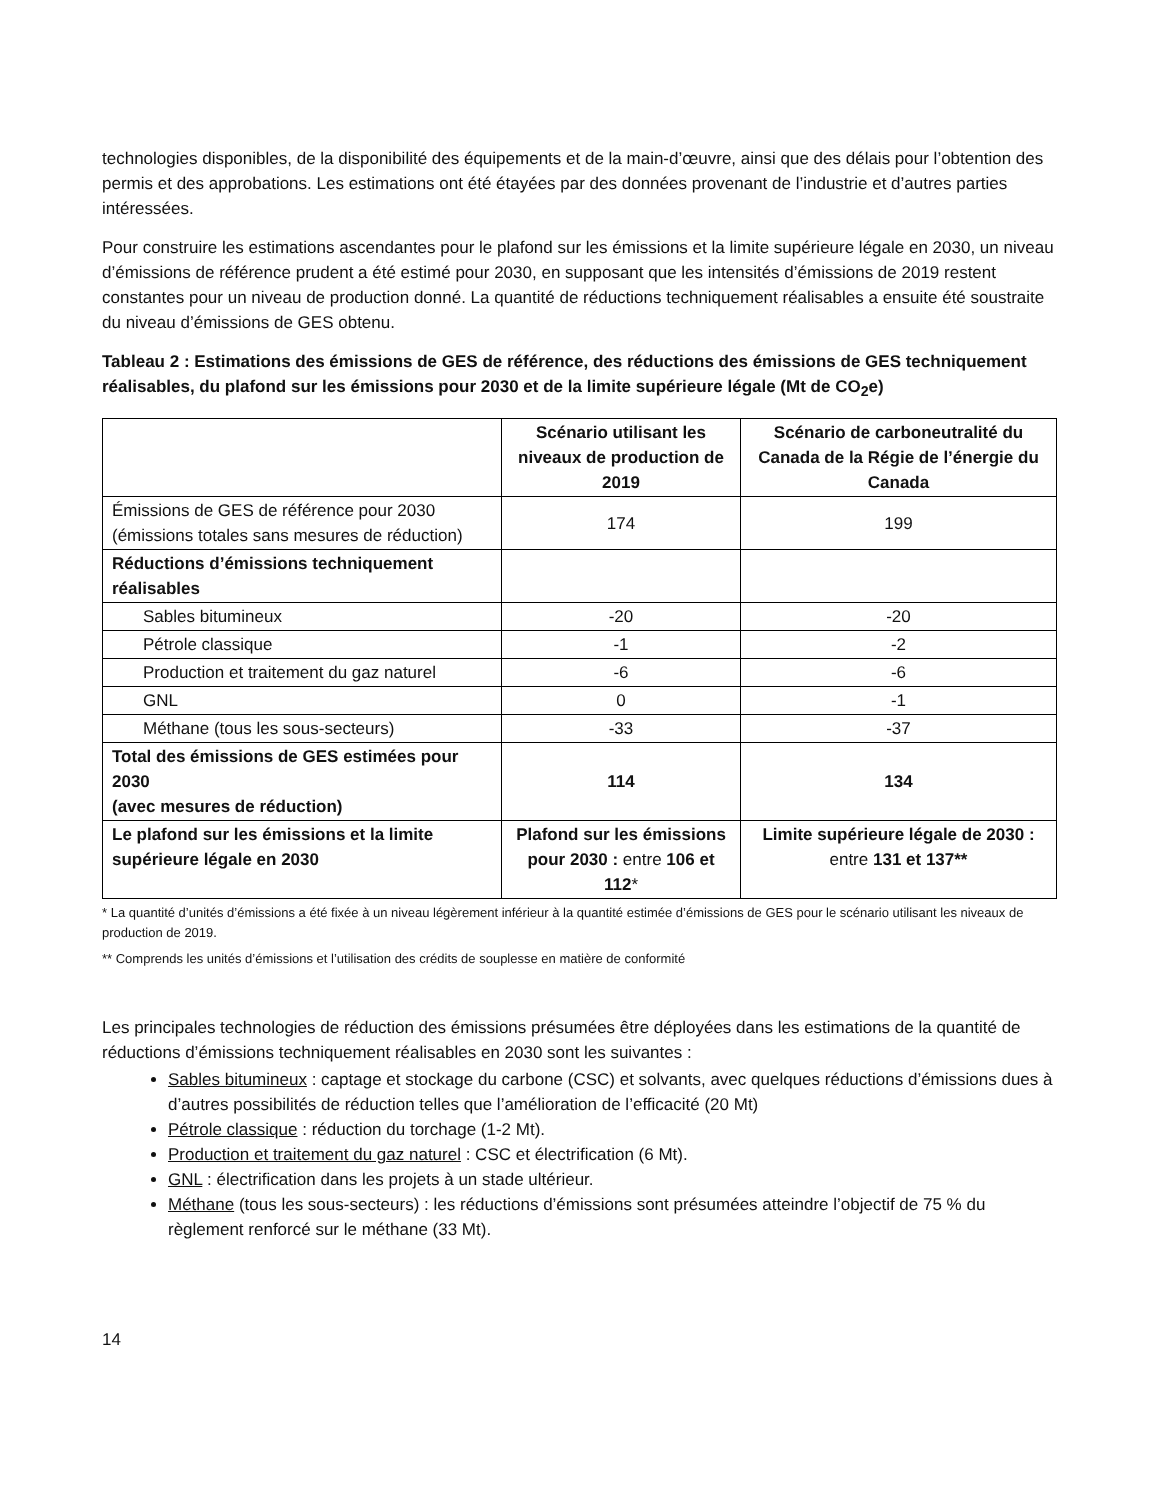technologies disponibles, de la disponibilité des équipements et de la main-d’œuvre, ainsi que des délais pour l’obtention des permis et des approbations. Les estimations ont été étayées par des données provenant de l’industrie et d’autres parties intéressées.
Pour construire les estimations ascendantes pour le plafond sur les émissions et la limite supérieure légale en 2030, un niveau d’émissions de référence prudent a été estimé pour 2030, en supposant que les intensités d’émissions de 2019 restent constantes pour un niveau de production donné. La quantité de réductions techniquement réalisables a ensuite été soustraite du niveau d’émissions de GES obtenu.
Tableau 2 : Estimations des émissions de GES de référence, des réductions des émissions de GES techniquement réalisables, du plafond sur les émissions pour 2030 et de la limite supérieure légale (Mt de CO<sub>2</sub>e)
| | Scénario utilisant les niveaux de production de 2019 | Scénario de carboneutralité du Canada de la Régie de l’énergie du Canada |
| --- | --- | --- |
| Émissions de GES de référence pour 2030 (émissions totales sans mesures de réduction) | 174 | 199 |
| Réductions d’émissions techniquement réalisables | | |
| Sables bitumineux | -20 | -20 |
| Pétrole classique | -1 | -2 |
| Production et traitement du gaz naturel | -6 | -6 |
| GNL | 0 | -1 |
| Méthane (tous les sous-secteurs) | -33 | -37 |
| Total des émissions de GES estimées pour 2030 (avec mesures de réduction) | 114 | 134 |
| Le plafond sur les émissions et la limite supérieure légale en 2030 | Plafond sur les émissions pour 2030 : entre 106 et 112 * | Limite supérieure légale de 2030 : entre 131 et 137** |
* La quantité d’unités d’émissions a été fixée à un niveau légèrement inférieur à la quantité estimée d’émissions de GES pour le scénario utilisant les niveaux de production de 2019.
** Comprends les unités d’émissions et l’utilisation des crédits de souplesse en matière de conformité
Les principales technologies de réduction des émissions présumées être déployées dans les estimations de la quantité de réductions d’émissions techniquement réalisables en 2030 sont les suivantes :
Sables bitumineux : captage et stockage du carbone (CSC) et solvants, avec quelques réductions d’émissions dues à d’autres possibilités de réduction telles que l’amélioration de l’efficacité (20 Mt)
Pétrole classique : réduction du torchage (1-2 Mt).
Production et traitement du gaz naturel : CSC et électrification (6 Mt).
GNL : électrification dans les projets à un stade ultérieur.
Méthane (tous les sous-secteurs) : les réductions d’émissions sont présumées atteindre l’objectif de 75 % du règlement renforcé sur le méthane (33 Mt).
14